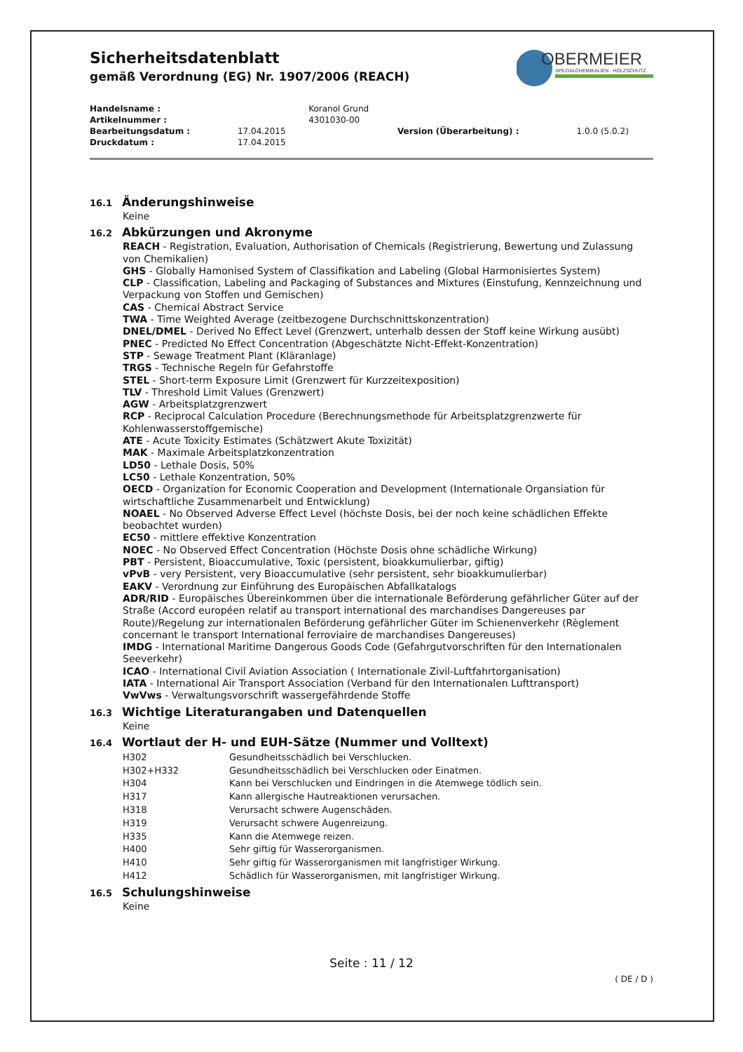Sicherheitsdatenblatt
gemäß Verordnung (EG) Nr. 1907/2006 (REACH)
OBERMEIER
SPEZIALCHEMIKALIEN · HOLZSCHUTZ
| Handelsname : | | Koranol Grund | | |
| Artikelnummer : | | 4301030-00 | | |
| Bearbeitungsdatum : | 17.04.2015 | | Version (Überarbeitung) : | 1.0.0 (5.0.2) |
| Druckdatum : | 17.04.2015 | | | |
16.1 Änderungshinweise
Keine
16.2 Abkürzungen und Akronyme
REACH - Registration, Evaluation, Authorisation of Chemicals (Registrierung, Bewertung und Zulassung von Chemikalien)
GHS - Globally Hamonised System of Classifikation and Labeling (Global Harmonisiertes System)
CLP - Classification, Labeling and Packaging of Substances and Mixtures (Einstufung, Kennzeichnung und Verpackung von Stoffen und Gemischen)
CAS - Chemical Abstract Service
TWA - Time Weighted Average (zeitbezogene Durchschnittskonzentration)
DNEL/DMEL - Derived No Effect Level (Grenzwert, unterhalb dessen der Stoff keine Wirkung ausübt)
PNEC - Predicted No Effect Concentration (Abgeschätzte Nicht-Effekt-Konzentration)
STP - Sewage Treatment Plant (Kläranlage)
TRGS - Technische Regeln für Gefahrstoffe
STEL - Short-term Exposure Limit (Grenzwert für Kurzzeitexposition)
TLV - Threshold Limit Values (Grenzwert)
AGW - Arbeitsplatzgrenzwert
RCP - Reciprocal Calculation Procedure (Berechnungsmethode für Arbeitsplatzgrenzwerte für Kohlenwasserstoffgemische)
ATE - Acute Toxicity Estimates (Schätzwert Akute Toxizität)
MAK - Maximale Arbeitsplatzkonzentration
LD50 - Lethale Dosis, 50%
LC50 - Lethale Konzentration, 50%
OECD - Organization for Economic Cooperation and Development (Internationale Organsiation für wirtschaftliche Zusammenarbeit und Entwicklung)
NOAEL - No Observed Adverse Effect Level (höchste Dosis, bei der noch keine schädlichen Effekte beobachtet wurden)
EC50 - mittlere effektive Konzentration
NOEC - No Observed Effect Concentration (Höchste Dosis ohne schädliche Wirkung)
PBT - Persistent, Bioaccumulative, Toxic (persistent, bioakkumulierbar, giftig)
vPvB - very Persistent, very Bioaccumulative (sehr persistent, sehr bioakkumulierbar)
EAKV - Verordnung zur Einführung des Europäischen Abfallkatalogs
ADR/RID - Europäisches Übereinkommen über die internationale Beförderung gefährlicher Güter auf der Straße (Accord européen relatif au transport international des marchandises Dangereuses par Route)/Regelung zur internationalen Beförderung gefährlicher Güter im Schienenverkehr (Règlement concernant le transport International ferroviaire de marchandises Dangereuses)
IMDG - International Maritime Dangerous Goods Code (Gefahrgutvorschriften für den Internationalen Seeverkehr)
ICAO - International Civil Aviation Association ( Internationale Zivil-Luftfahrtorganisation)
IATA - International Air Transport Association (Verband für den Internationalen Lufttransport)
VwVws - Verwaltungsvorschrift wassergefährdende Stoffe
16.3 Wichtige Literaturangaben und Datenquellen
Keine
16.4 Wortlaut der H- und EUH-Sätze (Nummer und Volltext)
| H302 | Gesundheitsschädlich bei Verschlucken. |
| H302+H332 | Gesundheitsschädlich bei Verschlucken oder Einatmen. |
| H304 | Kann bei Verschlucken und Eindringen in die Atemwege tödlich sein. |
| H317 | Kann allergische Hautreaktionen verursachen. |
| H318 | Verursacht schwere Augenschäden. |
| H319 | Verursacht schwere Augenreizung. |
| H335 | Kann die Atemwege reizen. |
| H400 | Sehr giftig für Wasserorganismen. |
| H410 | Sehr giftig für Wasserorganismen mit langfristiger Wirkung. |
| H412 | Schädlich für Wasserorganismen, mit langfristiger Wirkung. |
16.5 Schulungshinweise
Keine
Seite : 11 / 12
( DE / D )